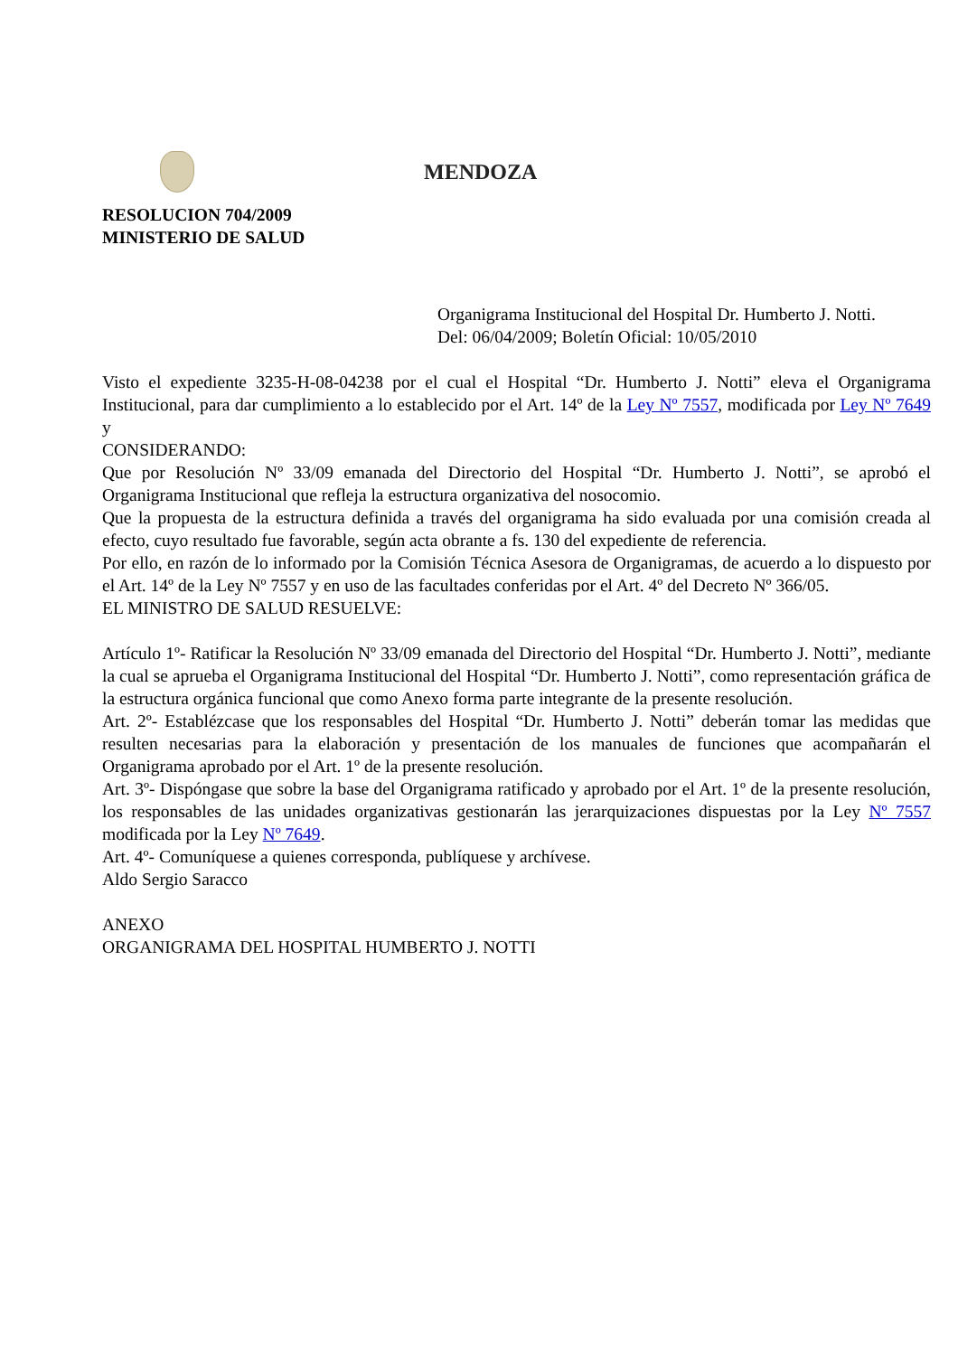MENDOZA
RESOLUCION 704/2009
MINISTERIO DE SALUD
Organigrama Institucional del Hospital Dr. Humberto J. Notti.
Del: 06/04/2009; Boletín Oficial: 10/05/2010
Visto el expediente 3235-H-08-04238 por el cual el Hospital “Dr. Humberto J. Notti” eleva el Organigrama Institucional, para dar cumplimiento a lo establecido por el Art. 14º de la Ley Nº 7557, modificada por Ley Nº 7649 y
CONSIDERANDO:
Que por Resolución Nº 33/09 emanada del Directorio del Hospital “Dr. Humberto J. Notti”, se aprobó el Organigrama Institucional que refleja la estructura organizativa del nosocomio.
Que la propuesta de la estructura definida a través del organigrama ha sido evaluada por una comisión creada al efecto, cuyo resultado fue favorable, según acta obrante a fs. 130 del expediente de referencia.
Por ello, en razón de lo informado por la Comisión Técnica Asesora de Organigramas, de acuerdo a lo dispuesto por el Art. 14º de la Ley Nº 7557 y en uso de las facultades conferidas por el Art. 4º del Decreto Nº 366/05.
EL MINISTRO DE SALUD RESUELVE:
Artículo 1º- Ratificar la Resolución Nº 33/09 emanada del Directorio del Hospital “Dr. Humberto J. Notti”, mediante la cual se aprueba el Organigrama Institucional del Hospital “Dr. Humberto J. Notti”, como representación gráfica de la estructura orgánica funcional que como Anexo forma parte integrante de la presente resolución.
Art. 2º- Establézcase que los responsables del Hospital “Dr. Humberto J. Notti” deberán tomar las medidas que resulten necesarias para la elaboración y presentación de los manuales de funciones que acompañarán el Organigrama aprobado por el Art. 1º de la presente resolución.
Art. 3º- Dispóngase que sobre la base del Organigrama ratificado y aprobado por el Art. 1º de la presente resolución, los responsables de las unidades organizativas gestionarán las jerarquizaciones dispuestas por la Ley Nº 7557 modificada por la Ley Nº 7649.
Art. 4º- Comuníquese a quienes corresponda, publíquese y archívese.
Aldo Sergio Saracco
ANEXO
ORGANIGRAMA DEL HOSPITAL HUMBERTO J. NOTTI